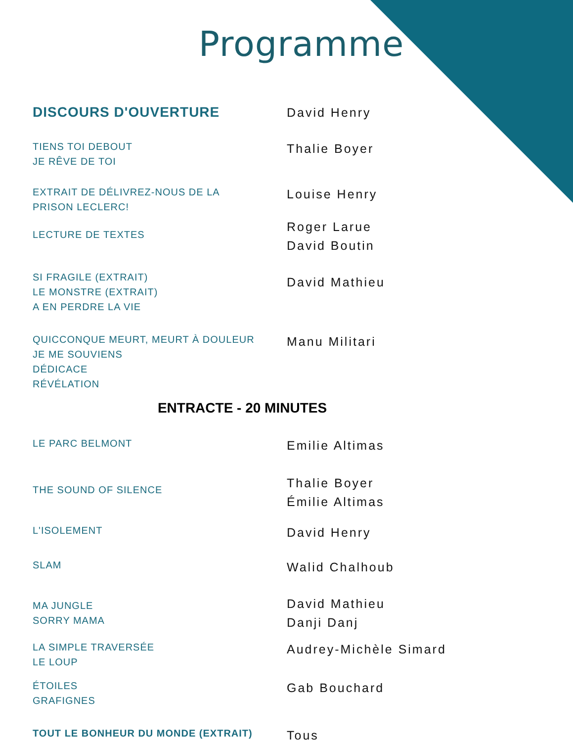Programme
DISCOURS D'OUVERTURE David Henry
TIENS TOI DEBOUT
JE RÊVE DE TOI
Thalie Boyer
EXTRAIT DE DÉLIVREZ-NOUS DE LA
PRISON LECLERC!
Louise Henry
LECTURE DE TEXTES
Roger Larue
David Boutin
SI FRAGILE (EXTRAIT)
LE MONSTRE (EXTRAIT)
A EN PERDRE LA VIE
David Mathieu
QUICCONQUE MEURT, MEURT À DOULEUR
JE ME SOUVIENS
DÉDICACE
RÉVÉLATION
Manu Militari
ENTRACTE - 20 MINUTES
LE PARC BELMONT
Emilie Altimas
THE SOUND OF SILENCE
Thalie Boyer
Émilie Altimas
L'ISOLEMENT
David Henry
SLAM
Walid Chalhoub
MA JUNGLE
SORRY MAMA
David Mathieu
Danji Danj
LA SIMPLE TRAVERSÉE
LE LOUP
Audrey-Michèle Simard
ÉTOILES
GRAFIGNES
Gab Bouchard
TOUT LE BONHEUR DU MONDE (EXTRAIT)
Tous